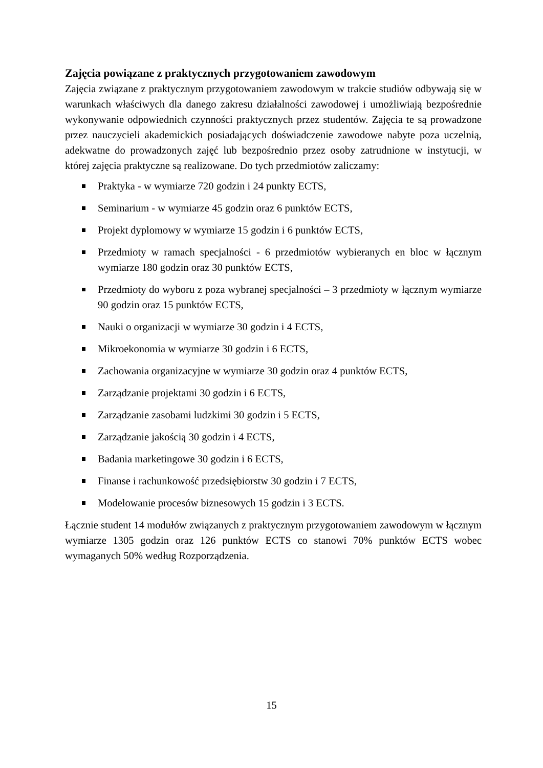Zajęcia powiązane z praktycznych przygotowaniem zawodowym
Zajęcia związane z praktycznym przygotowaniem zawodowym w trakcie studiów odbywają się w warunkach właściwych dla danego zakresu działalności zawodowej i umożliwiają bezpośrednie wykonywanie odpowiednich czynności praktycznych przez studentów. Zajęcia te są prowadzone przez nauczycieli akademickich posiadających doświadczenie zawodowe nabyte poza uczelnią, adekwatne do prowadzonych zajęć lub bezpośrednio przez osoby zatrudnione w instytucji, w której zajęcia praktyczne są realizowane. Do tych przedmiotów zaliczamy:
Praktyka - w wymiarze 720 godzin i 24 punkty ECTS,
Seminarium - w wymiarze 45 godzin oraz 6 punktów ECTS,
Projekt dyplomowy w wymiarze 15 godzin i 6 punktów ECTS,
Przedmioty w ramach specjalności - 6 przedmiotów wybieranych en bloc w łącznym wymiarze 180 godzin oraz 30 punktów ECTS,
Przedmioty do wyboru z poza wybranej specjalności – 3 przedmioty w łącznym wymiarze 90 godzin oraz 15 punktów ECTS,
Nauki o organizacji w wymiarze 30 godzin i 4 ECTS,
Mikroekonomia w wymiarze 30 godzin i 6 ECTS,
Zachowania organizacyjne w wymiarze 30 godzin oraz 4 punktów ECTS,
Zarządzanie projektami 30 godzin i 6 ECTS,
Zarządzanie zasobami ludzkimi 30 godzin i 5 ECTS,
Zarządzanie jakością 30 godzin i 4 ECTS,
Badania marketingowe 30 godzin i 6 ECTS,
Finanse i rachunkowość przedsiębiorstw 30 godzin i 7 ECTS,
Modelowanie procesów biznesowych 15 godzin i 3 ECTS.
Łącznie student 14 modułów związanych z praktycznym przygotowaniem zawodowym w łącznym wymiarze 1305 godzin oraz 126 punktów ECTS co stanowi 70% punktów ECTS wobec wymaganych 50% według Rozporządzenia.
15